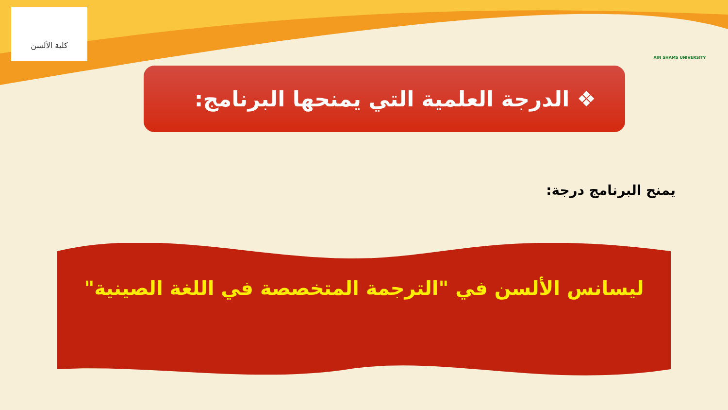كلية الألسن AIN SHAMS UNIVERSITY
❖ الدرجة العلمية التي يمنحها البرنامج:
يمنح البرنامج درجة:
ليسانس الألسن في "الترجمة المتخصصة في اللغة الصينية"